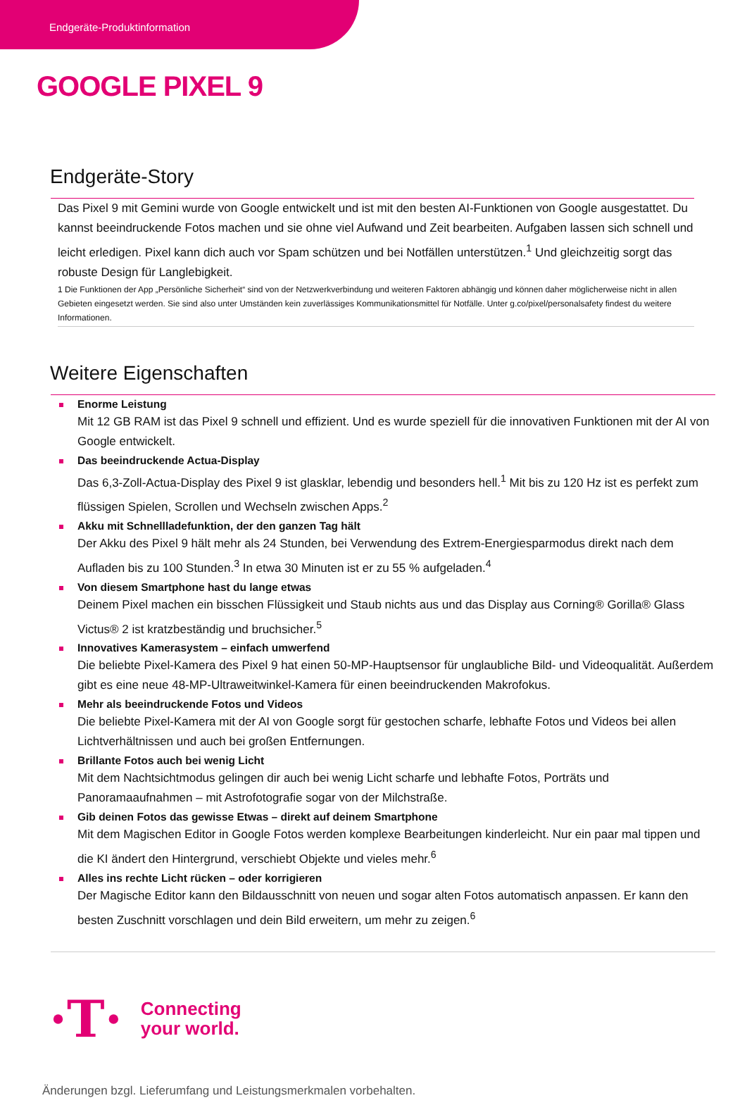Endgeräte-Produktinformation
GOOGLE PIXEL 9
Endgeräte-Story
Das Pixel 9 mit Gemini wurde von Google entwickelt und ist mit den besten AI-Funktionen von Google ausgestattet. Du kannst beeindruckende Fotos machen und sie ohne viel Aufwand und Zeit bearbeiten. Aufgaben lassen sich schnell und leicht erledigen. Pixel kann dich auch vor Spam schützen und bei Notfällen unterstützen.<sup>1</sup> Und gleichzeitig sorgt das robuste Design für Langlebigkeit.
1 Die Funktionen der App „Persönliche Sicherheit“ sind von der Netzwerkverbindung und weiteren Faktoren abhängig und können daher möglicherweise nicht in allen Gebieten eingesetzt werden. Sie sind also unter Umständen kein zuverlässiges Kommunikationsmittel für Notfälle. Unter g.co/pixel/personalsafety findest du weitere Informationen.
Weitere Eigenschaften
Enorme Leistung
Mit 12 GB RAM ist das Pixel 9 schnell und effizient. Und es wurde speziell für die innovativen Funktionen mit der AI von Google entwickelt.
Das beeindruckende Actua-Display
Das 6,3-Zoll-Actua-Display des Pixel 9 ist glasklar, lebendig und besonders hell.<sup>1</sup> Mit bis zu 120 Hz ist es perfekt zum flüssigen Spielen, Scrollen und Wechseln zwischen Apps.<sup>2</sup>
Akku mit Schnellladefunktion, der den ganzen Tag hält
Der Akku des Pixel 9 hält mehr als 24 Stunden, bei Verwendung des Extrem-Energiesparmodus direkt nach dem Aufladen bis zu 100 Stunden.<sup>3</sup> In etwa 30 Minuten ist er zu 55 % aufgeladen.<sup>4</sup>
Von diesem Smartphone hast du lange etwas
Deinem Pixel machen ein bisschen Flüssigkeit und Staub nichts aus und das Display aus Corning® Gorilla® Glass Victus® 2 ist kratzbeständig und bruchsicher.<sup>5</sup>
Innovatives Kamerasystem – einfach umwerfend
Die beliebte Pixel-Kamera des Pixel 9 hat einen 50-MP-Hauptsensor für unglaubliche Bild- und Videoqualität. Außerdem gibt es eine neue 48-MP-Ultraweitwinkel-Kamera für einen beeindruckenden Makrofokus.
Mehr als beeindruckende Fotos und Videos
Die beliebte Pixel-Kamera mit der AI von Google sorgt für gestochen scharfe, lebhafte Fotos und Videos bei allen Lichtverhältnissen und auch bei großen Entfernungen.
Brillante Fotos auch bei wenig Licht
Mit dem Nachtsichtmodus gelingen dir auch bei wenig Licht scharfe und lebhafte Fotos, Porträts und Panoramaaufnahmen – mit Astrofotografie sogar von der Milchstraße.
Gib deinen Fotos das gewisse Etwas – direkt auf deinem Smartphone
Mit dem Magischen Editor in Google Fotos werden komplexe Bearbeitungen kinderleicht. Nur ein paar mal tippen und die KI ändert den Hintergrund, verschiebt Objekte und vieles mehr.<sup>6</sup>
Alles ins rechte Licht rücken – oder korrigieren
Der Magische Editor kann den Bildausschnitt von neuen und sogar alten Fotos automatisch anpassen. Er kann den besten Zuschnitt vorschlagen und dein Bild erweitern, um mehr zu zeigen.<sup>6</sup>
·T·
Connecting
your world.
Änderungen bzgl. Lieferumfang und Leistungsmerkmalen vorbehalten.